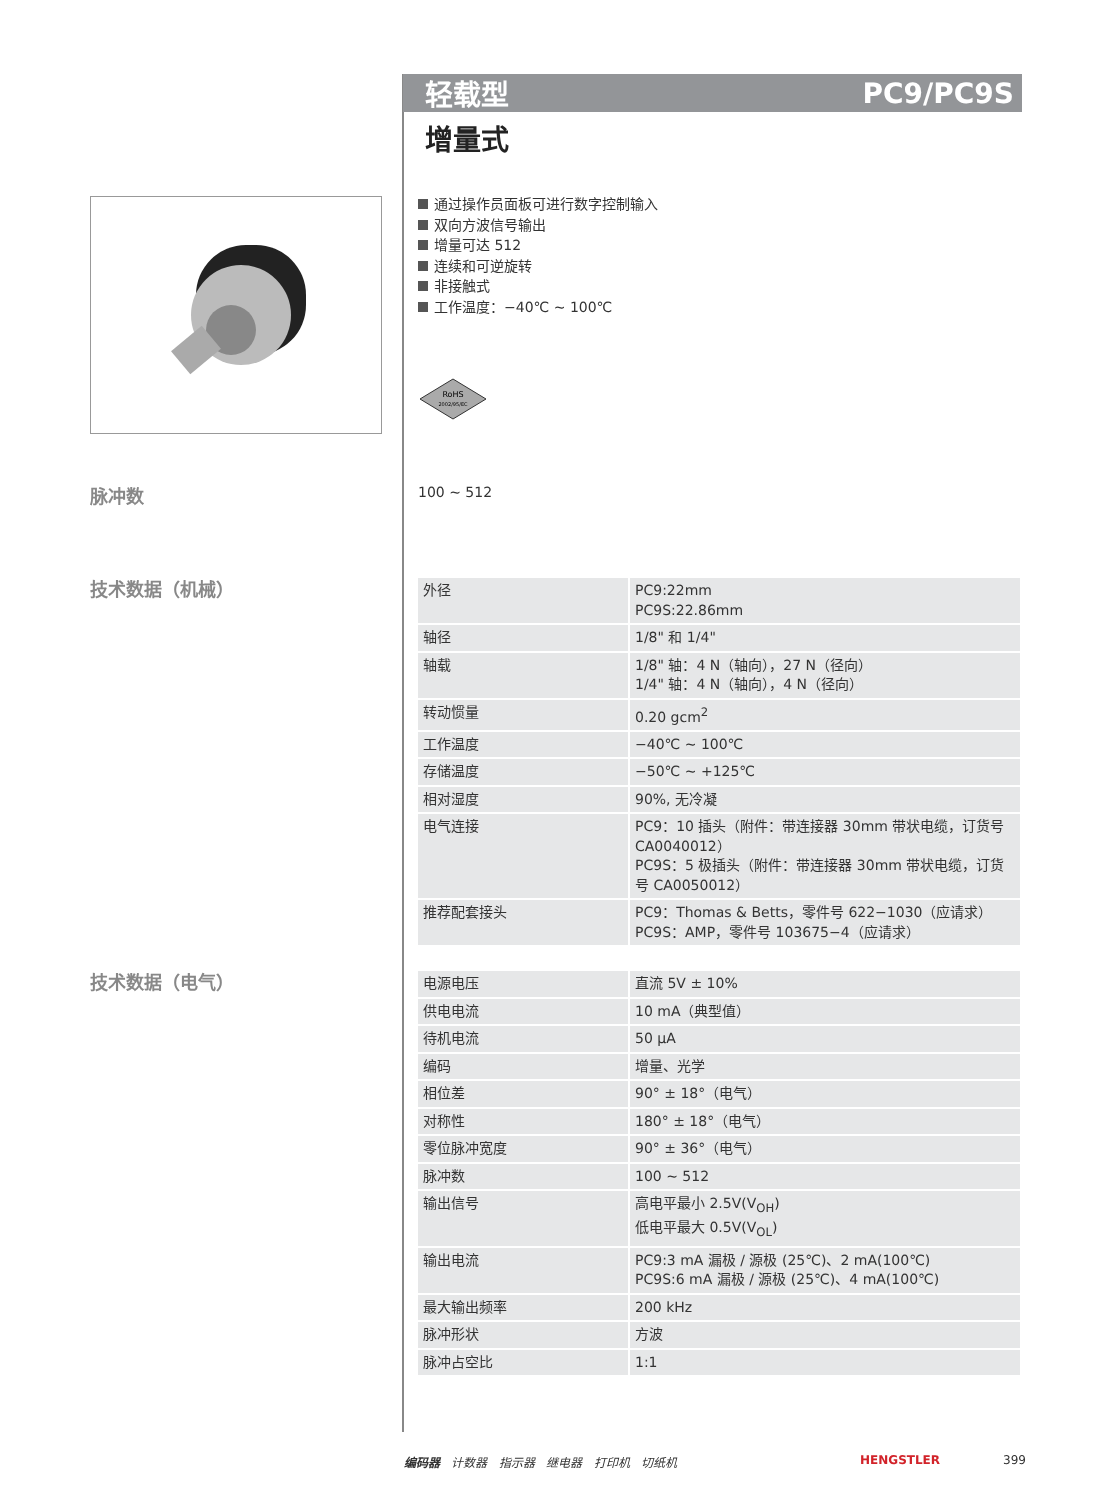轻载型 PC9/PC9S
增量式
通过操作员面板可进行数字控制输入
双向方波信号输出
增量可达 512
连续和可逆旋转
非接触式
工作温度：−40℃ ~ 100℃
RoHS
2002/95/EC
脉冲数 100 ~ 512
技术数据（机械）
| 外径 | PC9:22mm PC9S:22.86mm |
| 轴径 | 1/8" 和 1/4" |
| 轴载 | 1/8" 轴：4 N（轴向），27 N（径向） 1/4" 轴：4 N（轴向），4 N（径向） |
| 转动惯量 | 0.20 gcm<sup>2</sup> |
| 工作温度 | −40℃ ~ 100℃ |
| 存储温度 | −50℃ ~ +125℃ |
| 相对湿度 | 90%, 无冷凝 |
| 电气连接 | PC9：10 插头（附件：带连接器 30mm 带状电缆，订货号 CA0040012） PC9S：5 极插头（附件：带连接器 30mm 带状电缆，订货号 CA0050012） |
| 推荐配套接头 | PC9：Thomas & Betts，零件号 622−1030（应请求） PC9S：AMP，零件号 103675−4（应请求） |
技术数据（电气）
| 电源电压 | 直流 5V ± 10% |
| 供电电流 | 10 mA（典型值） |
| 待机电流 | 50 μA |
| 编码 | 增量、光学 |
| 相位差 | 90° ± 18°（电气） |
| 对称性 | 180° ± 18°（电气） |
| 零位脉冲宽度 | 90° ± 36°（电气） |
| 脉冲数 | 100 ~ 512 |
| 输出信号 | 高电平最小 2.5V(V<sub>OH</sub>) 低电平最大 0.5V(V<sub>OL</sub>) |
| 输出电流 | PC9:3 mA 漏极 / 源极 (25℃)、2 mA(100℃) PC9S:6 mA 漏极 / 源极 (25℃)、4 mA(100℃) |
| 最大输出频率 | 200 kHz |
| 脉冲形状 | 方波 |
| 脉冲占空比 | 1:1 |
编码器 计数器 指示器 继电器 打印机 切纸机
HENGSTLER 399